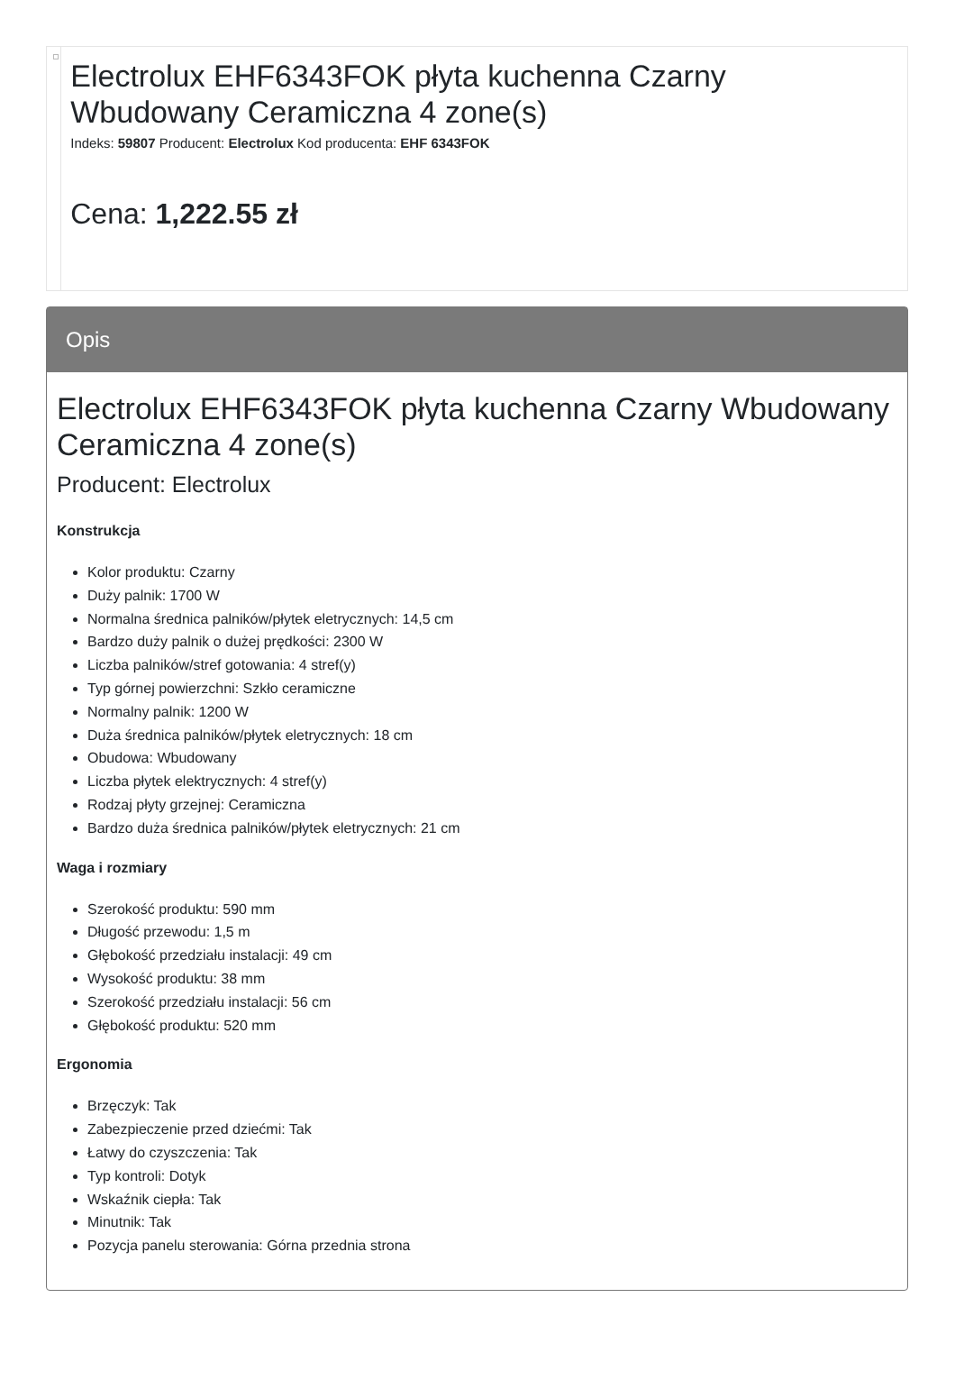Electrolux EHF6343FOK płyta kuchenna Czarny Wbudowany Ceramiczna 4 zone(s)
Indeks: 59807 Producent: Electrolux Kod producenta: EHF 6343FOK
Cena: 1,222.55 zł
Opis
Electrolux EHF6343FOK płyta kuchenna Czarny Wbudowany Ceramiczna 4 zone(s)
Producent: Electrolux
Konstrukcja
Kolor produktu: Czarny
Duży palnik: 1700 W
Normalna średnica palników/płytek eletrycznych: 14,5 cm
Bardzo duży palnik o dużej prędkości: 2300 W
Liczba palników/stref gotowania: 4 stref(y)
Typ górnej powierzchni: Szkło ceramiczne
Normalny palnik: 1200 W
Duża średnica palników/płytek eletrycznych: 18 cm
Obudowa: Wbudowany
Liczba płytek elektrycznych: 4 stref(y)
Rodzaj płyty grzejnej: Ceramiczna
Bardzo duża średnica palników/płytek eletrycznych: 21 cm
Waga i rozmiary
Szerokość produktu: 590 mm
Długość przewodu: 1,5 m
Głębokość przedziału instalacji: 49 cm
Wysokość produktu: 38 mm
Szerokość przedziału instalacji: 56 cm
Głębokość produktu: 520 mm
Ergonomia
Brzęczyk: Tak
Zabezpieczenie przed dziećmi: Tak
Łatwy do czyszczenia: Tak
Typ kontroli: Dotyk
Wskaźnik ciepła: Tak
Minutnik: Tak
Pozycja panelu sterowania: Górna przednia strona